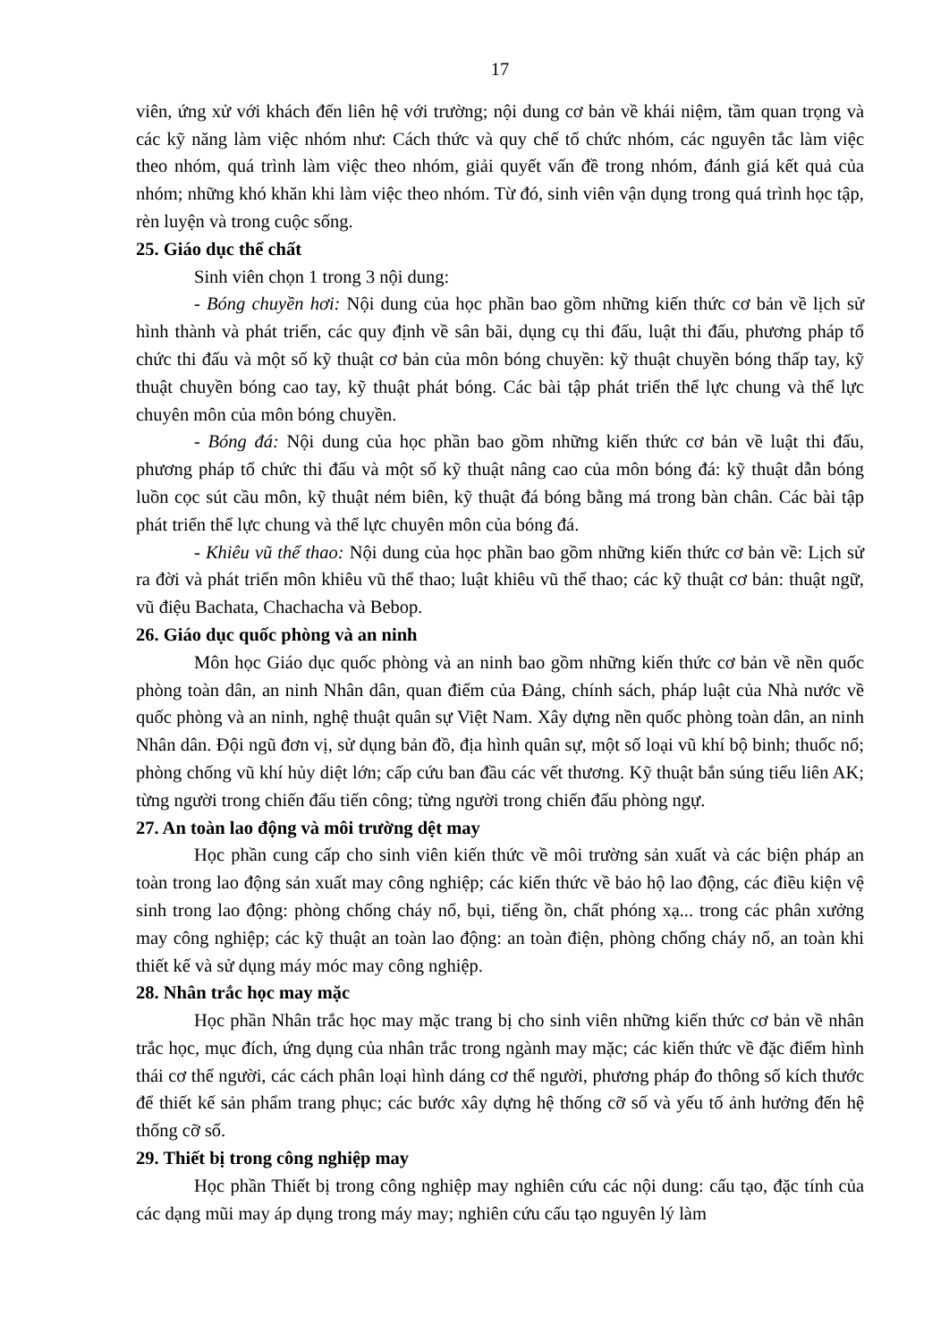17
viên, ứng xử với khách đến liên hệ với trường; nội dung cơ bản về khái niệm, tầm quan trọng và các kỹ năng làm việc nhóm như: Cách thức và quy chế tổ chức nhóm, các nguyên tắc làm việc theo nhóm, quá trình làm việc theo nhóm, giải quyết vấn đề trong nhóm, đánh giá kết quả của nhóm; những khó khăn khi làm việc theo nhóm. Từ đó, sinh viên vận dụng trong quá trình học tập, rèn luyện và trong cuộc sống.
25. Giáo dục thể chất
Sinh viên chọn 1 trong 3 nội dung:
- Bóng chuyền hơi: Nội dung của học phần bao gồm những kiến thức cơ bản về lịch sử hình thành và phát triển, các quy định về sân bãi, dụng cụ thi đấu, luật thi đấu, phương pháp tổ chức thi đấu và một số kỹ thuật cơ bản của môn bóng chuyền: kỹ thuật chuyền bóng thấp tay, kỹ thuật chuyền bóng cao tay, kỹ thuật phát bóng. Các bài tập phát triển thể lực chung và thể lực chuyên môn của môn bóng chuyền.
- Bóng đá: Nội dung của học phần bao gồm những kiến thức cơ bản về luật thi đấu, phương pháp tổ chức thi đấu và một số kỹ thuật nâng cao của môn bóng đá: kỹ thuật dẫn bóng luồn cọc sút cầu môn, kỹ thuật ném biên, kỹ thuật đá bóng bằng má trong bàn chân. Các bài tập phát triển thể lực chung và thể lực chuyên môn của bóng đá.
- Khiêu vũ thể thao: Nội dung của học phần bao gồm những kiến thức cơ bản về: Lịch sử ra đời và phát triển môn khiêu vũ thể thao; luật khiêu vũ thể thao; các kỹ thuật cơ bản: thuật ngữ, vũ điệu Bachata, Chachacha và Bebop.
26. Giáo dục quốc phòng và an ninh
Môn học Giáo dục quốc phòng và an ninh bao gồm những kiến thức cơ bản về nền quốc phòng toàn dân, an ninh Nhân dân, quan điểm của Đảng, chính sách, pháp luật của Nhà nước về quốc phòng và an ninh, nghệ thuật quân sự Việt Nam. Xây dựng nền quốc phòng toàn dân, an ninh Nhân dân. Đội ngũ đơn vị, sử dụng bản đồ, địa hình quân sự, một số loại vũ khí bộ binh; thuốc nổ; phòng chống vũ khí hủy diệt lớn; cấp cứu ban đầu các vết thương. Kỹ thuật bắn súng tiểu liên AK; từng người trong chiến đấu tiến công; từng người trong chiến đấu phòng ngự.
27. An toàn lao động và môi trường dệt may
Học phần cung cấp cho sinh viên kiến thức về môi trường sản xuất và các biện pháp an toàn trong lao động sản xuất may công nghiệp; các kiến thức về bảo hộ lao động, các điều kiện vệ sinh trong lao động: phòng chống cháy nổ, bụi, tiếng ồn, chất phóng xạ... trong các phân xưởng may công nghiệp; các kỹ thuật an toàn lao động: an toàn điện, phòng chống cháy nổ, an toàn khi thiết kế và sử dụng máy móc may công nghiệp.
28. Nhân trắc học may mặc
Học phần Nhân trắc học may mặc trang bị cho sinh viên những kiến thức cơ bản về nhân trắc học, mục đích, ứng dụng của nhân trắc trong ngành may mặc; các kiến thức về đặc điểm hình thái cơ thể người, các cách phân loại hình dáng cơ thể người, phương pháp đo thông số kích thước để thiết kế sản phẩm trang phục; các bước xây dựng hệ thống cỡ số và yếu tố ảnh hưởng đến hệ thống cỡ số.
29. Thiết bị trong công nghiệp may
Học phần Thiết bị trong công nghiệp may nghiên cứu các nội dung: cấu tạo, đặc tính của các dạng mũi may áp dụng trong máy may; nghiên cứu cấu tạo nguyên lý làm